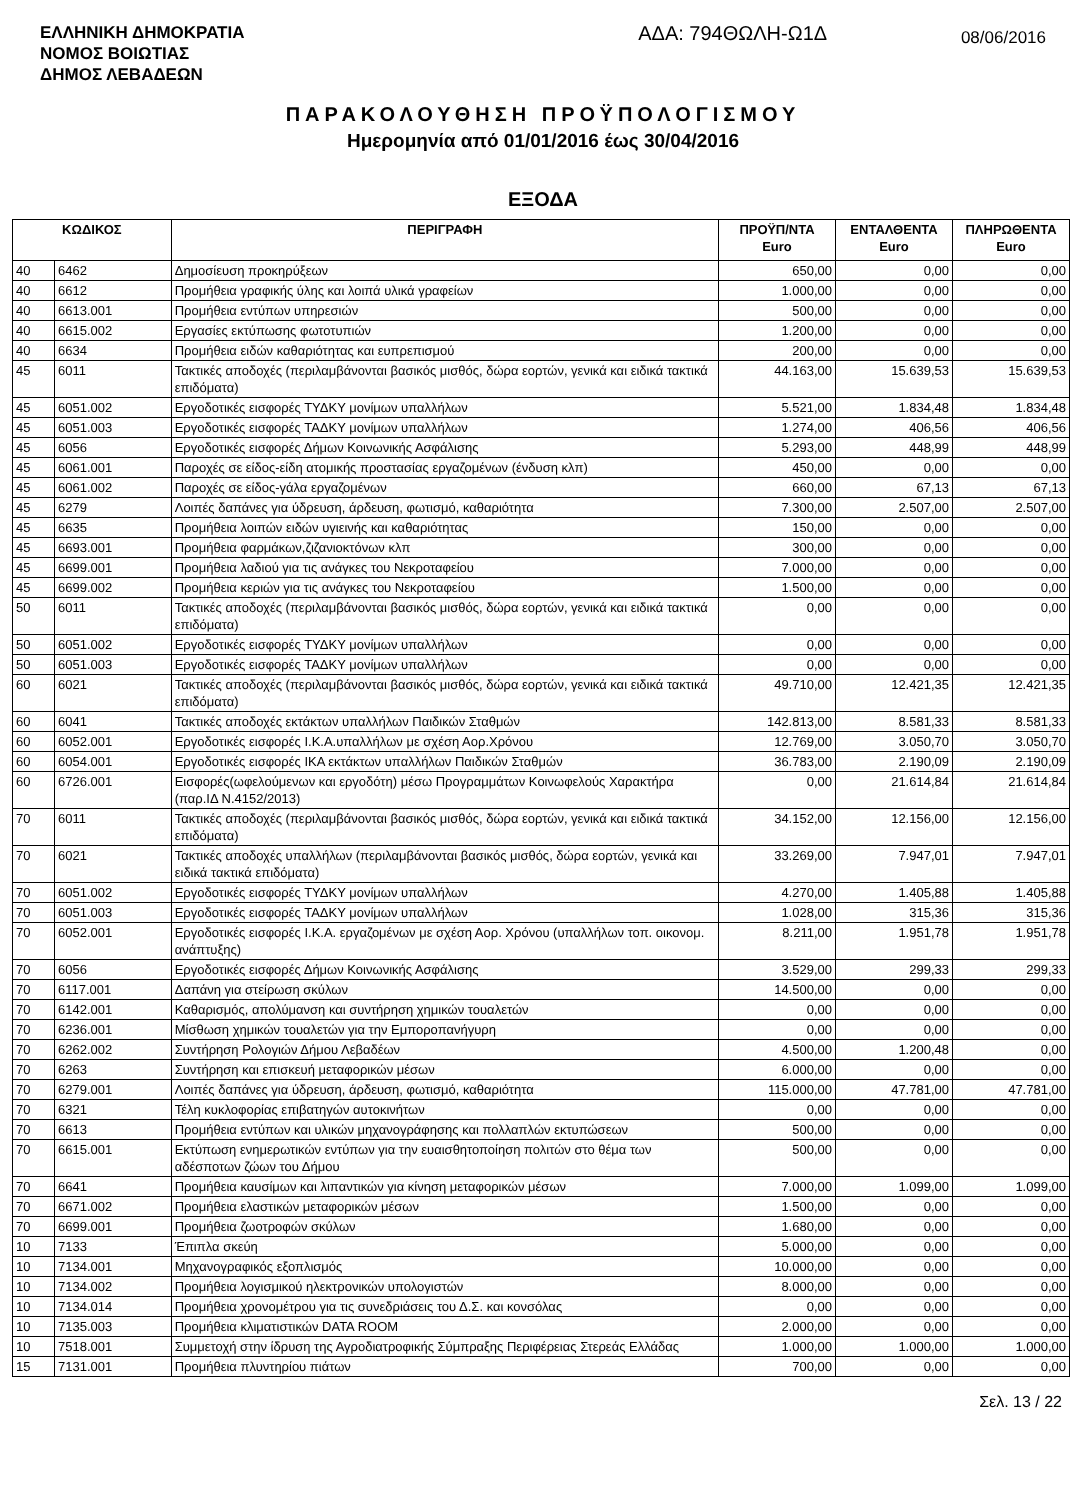ΕΛΛΗΝΙΚΗ ΔΗΜΟΚΡΑΤΙΑ
ΝΟΜΟΣ ΒΟΙΩΤΙΑΣ
ΔΗΜΟΣ ΛΕΒΑΔΕΩΝ
ΑΔΑ: 794ΘΩΛΗ-Ω1Δ
08/06/2016
ΠΑΡΑΚΟΛΟΥΘΗΣΗ ΠΡΟΫΠΟΛΟΓΙΣΜΟΥ
Ημερομηνία από 01/01/2016 έως 30/04/2016
ΕΞΟΔΑ
| ΚΩΔΙΚΟΣ | | ΠΕΡΙΓΡΑΦΗ | ΠΡΟΫΠ/ΝΤΑ Euro | ΕΝΤΑΛΘΕΝΤΑ Euro | ΠΛΗΡΩΘΕΝΤΑ Euro |
| --- | --- | --- | --- | --- | --- |
| 40 | 6462 | Δημοσίευση προκηρύξεων | 650,00 | 0,00 | 0,00 |
| 40 | 6612 | Προμήθεια γραφικής ύλης και λοιπά υλικά γραφείων | 1.000,00 | 0,00 | 0,00 |
| 40 | 6613.001 | Προμήθεια εντύπων υπηρεσιών | 500,00 | 0,00 | 0,00 |
| 40 | 6615.002 | Εργασίες εκτύπωσης φωτοτυπιών | 1.200,00 | 0,00 | 0,00 |
| 40 | 6634 | Προμήθεια ειδών καθαριότητας και ευπρεπισμού | 200,00 | 0,00 | 0,00 |
| 45 | 6011 | Τακτικές αποδοχές (περιλαμβάνονται βασικός μισθός, δώρα εορτών, γενικά και ειδικά τακτικά επιδόματα) | 44.163,00 | 15.639,53 | 15.639,53 |
| 45 | 6051.002 | Εργοδοτικές εισφορές ΤΥΔΚΥ μονίμων υπαλλήλων | 5.521,00 | 1.834,48 | 1.834,48 |
| 45 | 6051.003 | Εργοδοτικές εισφορές ΤΑΔΚΥ μονίμων υπαλλήλων | 1.274,00 | 406,56 | 406,56 |
| 45 | 6056 | Εργοδοτικές εισφορές Δήμων Κοινωνικής Ασφάλισης | 5.293,00 | 448,99 | 448,99 |
| 45 | 6061.001 | Παροχές σε είδος-είδη ατομικής προστασίας εργαζομένων (ένδυση κλπ) | 450,00 | 0,00 | 0,00 |
| 45 | 6061.002 | Παροχές σε είδος-γάλα εργαζομένων | 660,00 | 67,13 | 67,13 |
| 45 | 6279 | Λοιπές δαπάνες για ύδρευση, άρδευση, φωτισμό, καθαριότητα | 7.300,00 | 2.507,00 | 2.507,00 |
| 45 | 6635 | Προμήθεια λοιπών ειδών υγιεινής και καθαριότητας | 150,00 | 0,00 | 0,00 |
| 45 | 6693.001 | Προμήθεια φαρμάκων,ζιζανιοκτόνων κλπ | 300,00 | 0,00 | 0,00 |
| 45 | 6699.001 | Προμήθεια λαδιού για τις ανάγκες του Νεκροταφείου | 7.000,00 | 0,00 | 0,00 |
| 45 | 6699.002 | Προμήθεια κεριών για τις ανάγκες του Νεκροταφείου | 1.500,00 | 0,00 | 0,00 |
| 50 | 6011 | Τακτικές αποδοχές (περιλαμβάνονται βασικός μισθός, δώρα εορτών, γενικά και ειδικά τακτικά επιδόματα) | 0,00 | 0,00 | 0,00 |
| 50 | 6051.002 | Εργοδοτικές εισφορές ΤΥΔΚΥ μονίμων υπαλλήλων | 0,00 | 0,00 | 0,00 |
| 50 | 6051.003 | Εργοδοτικές εισφορές ΤΑΔΚΥ μονίμων υπαλλήλων | 0,00 | 0,00 | 0,00 |
| 60 | 6021 | Τακτικές αποδοχές (περιλαμβάνονται βασικός μισθός, δώρα εορτών, γενικά και ειδικά τακτικά επιδόματα) | 49.710,00 | 12.421,35 | 12.421,35 |
| 60 | 6041 | Τακτικές αποδοχές εκτάκτων υπαλλήλων Παιδικών Σταθμών | 142.813,00 | 8.581,33 | 8.581,33 |
| 60 | 6052.001 | Εργοδοτικές εισφορές Ι.Κ.Α.υπαλλήλων με σχέση Αορ.Χρόνου | 12.769,00 | 3.050,70 | 3.050,70 |
| 60 | 6054.001 | Εργοδοτικές εισφορές ΙΚΑ εκτάκτων υπαλλήλων Παιδικών Σταθμών | 36.783,00 | 2.190,09 | 2.190,09 |
| 60 | 6726.001 | Εισφορές(ωφελούμενων και εργοδότη) μέσω Προγραμμάτων Κοινωφελούς Χαρακτήρα (παρ.ΙΔ Ν.4152/2013) | 0,00 | 21.614,84 | 21.614,84 |
| 70 | 6011 | Τακτικές αποδοχές (περιλαμβάνονται βασικός μισθός, δώρα εορτών, γενικά και ειδικά τακτικά επιδόματα) | 34.152,00 | 12.156,00 | 12.156,00 |
| 70 | 6021 | Τακτικές αποδοχές υπαλλήλων (περιλαμβάνονται βασικός μισθός, δώρα εορτών, γενικά και ειδικά τακτικά επιδόματα) | 33.269,00 | 7.947,01 | 7.947,01 |
| 70 | 6051.002 | Εργοδοτικές εισφορές ΤΥΔΚΥ μονίμων υπαλλήλων | 4.270,00 | 1.405,88 | 1.405,88 |
| 70 | 6051.003 | Εργοδοτικές εισφορές ΤΑΔΚΥ μονίμων υπαλλήλων | 1.028,00 | 315,36 | 315,36 |
| 70 | 6052.001 | Εργοδοτικές εισφορές Ι.Κ.Α. εργαζομένων με σχέση Αορ. Χρόνου (υπαλλήλων τοπ. οικονομ. ανάπτυξης) | 8.211,00 | 1.951,78 | 1.951,78 |
| 70 | 6056 | Εργοδοτικές εισφορές Δήμων Κοινωνικής Ασφάλισης | 3.529,00 | 299,33 | 299,33 |
| 70 | 6117.001 | Δαπάνη για στείρωση σκύλων | 14.500,00 | 0,00 | 0,00 |
| 70 | 6142.001 | Καθαρισμός, απολύμανση και συντήρηση χημικών τουαλετών | 0,00 | 0,00 | 0,00 |
| 70 | 6236.001 | Μίσθωση χημικών τουαλετών για την Εμποροπανήγυρη | 0,00 | 0,00 | 0,00 |
| 70 | 6262.002 | Συντήρηση Ρολογιών Δήμου Λεβαδέων | 4.500,00 | 1.200,48 | 0,00 |
| 70 | 6263 | Συντήρηση και επισκευή μεταφορικών μέσων | 6.000,00 | 0,00 | 0,00 |
| 70 | 6279.001 | Λοιπές δαπάνες για ύδρευση, άρδευση, φωτισμό, καθαριότητα | 115.000,00 | 47.781,00 | 47.781,00 |
| 70 | 6321 | Τέλη κυκλοφορίας επιβατηγών αυτοκινήτων | 0,00 | 0,00 | 0,00 |
| 70 | 6613 | Προμήθεια εντύπων και υλικών μηχανογράφησης και πολλαπλών εκτυπώσεων | 500,00 | 0,00 | 0,00 |
| 70 | 6615.001 | Εκτύπωση ενημερωτικών εντύπων για την ευαισθητοποίηση πολιτών στο θέμα των αδέσποτων ζώων του Δήμου | 500,00 | 0,00 | 0,00 |
| 70 | 6641 | Προμήθεια καυσίμων και λιπαντικών για κίνηση μεταφορικών μέσων | 7.000,00 | 1.099,00 | 1.099,00 |
| 70 | 6671.002 | Προμήθεια ελαστικών μεταφορικών μέσων | 1.500,00 | 0,00 | 0,00 |
| 70 | 6699.001 | Προμήθεια ζωοτροφών σκύλων | 1.680,00 | 0,00 | 0,00 |
| 10 | 7133 | Έπιπλα σκεύη | 5.000,00 | 0,00 | 0,00 |
| 10 | 7134.001 | Μηχανογραφικός εξοπλισμός | 10.000,00 | 0,00 | 0,00 |
| 10 | 7134.002 | Προμήθεια λογισμικού ηλεκτρονικών υπολογιστών | 8.000,00 | 0,00 | 0,00 |
| 10 | 7134.014 | Προμήθεια χρονομέτρου για τις συνεδριάσεις του Δ.Σ. και κονσόλας | 0,00 | 0,00 | 0,00 |
| 10 | 7135.003 | Προμήθεια κλιματιστικών DATA ROOM | 2.000,00 | 0,00 | 0,00 |
| 10 | 7518.001 | Συμμετοχή στην ίδρυση της Αγροδιατροφικής Σύμπραξης Περιφέρειας Στερεάς Ελλάδας | 1.000,00 | 1.000,00 | 1.000,00 |
| 15 | 7131.001 | Προμήθεια πλυντηρίου πιάτων | 700,00 | 0,00 | 0,00 |
Σελ. 13 / 22